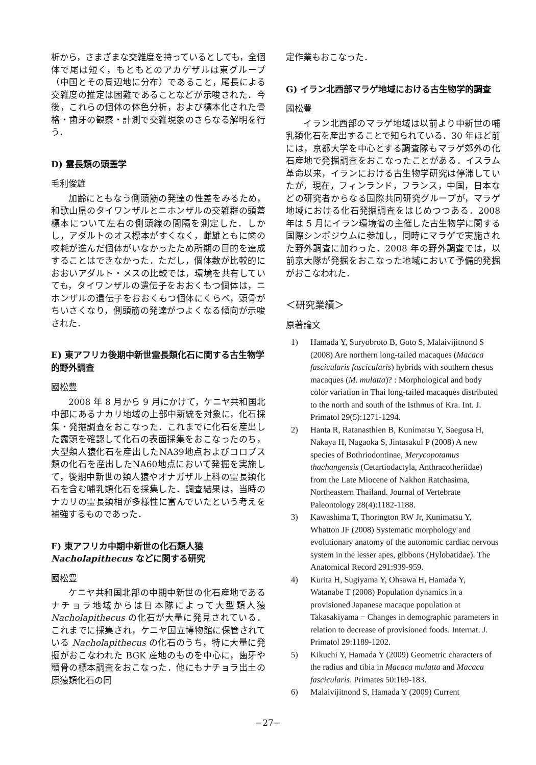析から，さまざまな交雑度を持っているとしても，全個体で尾は短く，もともとのアカゲザルは東グループ（中国とその周辺地に分布）であること，尾長による交雑度の推定は困難であることなどが示唆された．今後，これらの個体の体色分析，および標本化された骨格・歯牙の観察・計測で交雑現象のさらなる解明を行う．
D) 霊長類の頭蓋学
毛利俊雄
加齢にともなう側頭筋の発達の性差をみるため，和歌山県のタイワンザルとニホンザルの交雑群の頭蓋標本について左右の側頭線の間隔を測定した．しかし，アダルトのオス標本がすくなく，雌雄ともに歯の咬耗が進んだ個体がいなかったため所期の目的を達成することはできなかった．ただし，個体数が比較的におおいアダルト・メスの比較では，環境を共有していても，タイワンザルの遺伝子をおおくもつ個体は，ニホンザルの遺伝子をおおくもつ個体にくらべ，頭骨がちいさくなり，側頭筋の発達がつよくなる傾向が示唆された．
E) 東アフリカ後期中新世霊長類化石に関する古生物学的野外調査
國松豊
2008 年 8 月から 9 月にかけて，ケニヤ共和国北中部にあるナカリ地域の上部中新統を対象に，化石採集・発掘調査をおこなった．これまでに化石を産出した露頭を確認して化石の表面採集をおこなったのち，大型類人猿化石を産出したNA39地点およびコロブス類の化石を産出したNA60地点において発掘を実施して，後期中新世の類人猿やオナガザル上科の霊長類化石を含む哺乳類化石を採集した．調査結果は，当時のナカリの霊長類相が多様性に富んでいたという考えを補強するものであった．
F) 東アフリカ中期中新世の化石類人猿 Nacholapithecus などに関する研究
國松豊
ケニヤ共和国北部の中期中新世の化石産地であるナチョラ地域からは日本隊によって大型類人猿 Nacholapithecus の化石が大量に発見されている．これまでに採集され，ケニヤ国立博物館に保管されている Nacholapithecus の化石のうち，特に大量に発掘がおこなわれた BGK 産地のものを中心に，歯牙や顎骨の標本調査をおこなった．他にもナチョラ出土の原猿類化石の同
定作業もおこなった．
G) イラン北西部マラゲ地域における古生物学的調査
國松豊
イラン北西部のマラゲ地域は以前より中新世の哺乳類化石を産出することで知られている．30 年ほど前には，京都大学を中心とする調査隊もマラゲ郊外の化石産地で発掘調査をおこなったことがある．イスラム革命以来，イランにおける古生物学研究は停滞していたが，現在，フィンランド，フランス，中国，日本などの研究者からなる国際共同研究グループが，マラゲ地域における化石発掘調査をはじめつつある．2008 年は 5 月にイラン環境省の主催した古生物学に関する国際シンポジウムに参加し，同時にマラゲで実施された野外調査に加わった．2008 年の野外調査では，以前京大隊が発掘をおこなった地域において予備的発掘がおこなわれた．
＜研究業績＞
原著論文
1) Hamada Y, Suryobroto B, Goto S, Malaivijitnond S (2008) Are northern long-tailed macaques (Macaca fascicularis fascicularis) hybrids with southern rhesus macaques (M. mulatta)? : Morphological and body color variation in Thai long-tailed macaques distributed to the north and south of the Isthmus of Kra. Int. J. Primatol 29(5):1271-1294.
2) Hanta R, Ratanasthien B, Kunimatsu Y, Saegusa H, Nakaya H, Nagaoka S, Jintasakul P (2008) A new species of Bothriodontinae, Merycopotamus thachangensis (Cetartiodactyla, Anthracotheriidae) from the Late Miocene of Nakhon Ratchasima, Northeastern Thailand. Journal of Vertebrate Paleontology 28(4):1182-1188.
3) Kawashima T, Thorington RW Jr, Kunimatsu Y, Whatton JF (2008) Systematic morphology and evolutionary anatomy of the autonomic cardiac nervous system in the lesser apes, gibbons (Hylobatidae). The Anatomical Record 291:939-959.
4) Kurita H, Sugiyama Y, Ohsawa H, Hamada Y, Watanabe T (2008) Population dynamics in a provisioned Japanese macaque population at Takasakiyama − Changes in demographic parameters in relation to decrease of provisioned foods. Internat. J. Primatol 29:1189-1202.
5) Kikuchi Y, Hamada Y (2009) Geometric characters of the radius and tibia in Macaca mulatta and Macaca fascicularis. Primates 50:169-183.
6) Malaivijitnond S, Hamada Y (2009) Current
−27−